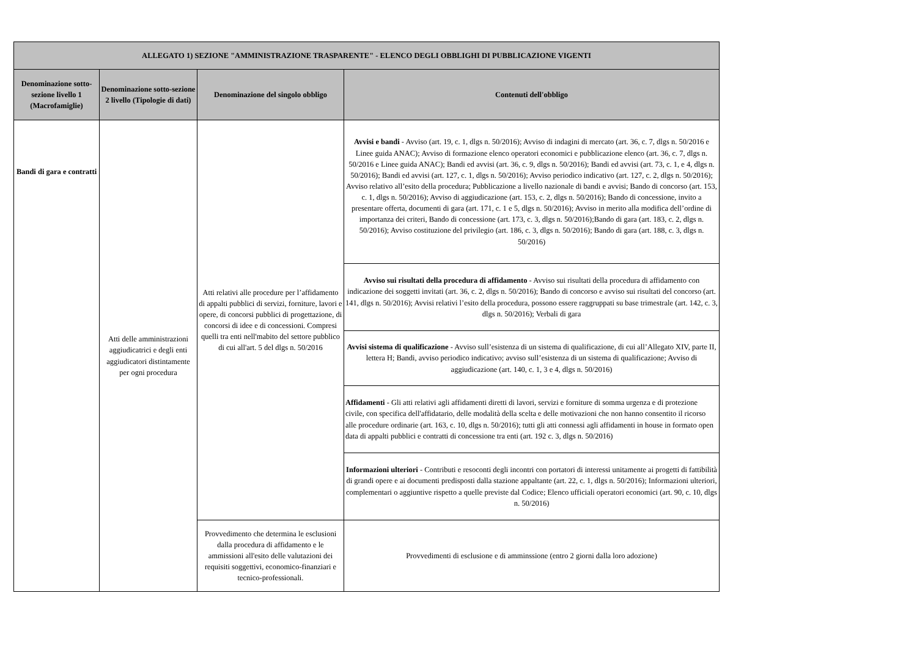| ALLEGATO 1) SEZIONE "AMMINISTRAZIONE TRASPARENTE" - ELENCO DEGLI OBBLIGHI DI PUBBLICAZIONE VIGENTI | | | |
| --- | --- | --- | --- |
| Denominazione sotto-sezione livello 1 (Macrofamiglie) | Denominazione sotto-sezione 2 livello (Tipologie di dati) | Denominazione del singolo obbligo | Contenuti dell'obbligo |
| Bandi di gara e contratti | Atti delle amministrazioni aggiudicatrici e degli enti aggiudicatori distintamente per ogni procedura | Atti relativi alle procedure per l’affidamento di appalti pubblici di servizi, forniture, lavori e opere, di concorsi pubblici di progettazione, di concorsi di idee e di concessioni. Compresi quelli tra enti nell'mabito del settore pubblico di cui all'art. 5 del dlgs n. 50/2016 | Avvisi e bandi - Avviso (art. 19, c. 1, dlgs n. 50/2016); Avviso di indagini di mercato (art. 36, c. 7, dlgs n. 50/2016 e Linee guida ANAC); Avviso di formazione elenco operatori economici e pubblicazione elenco (art. 36, c. 7, dlgs n. 50/2016 e Linee guida ANAC); Bandi ed avvisi (art. 36, c. 9, dlgs n. 50/2016); Bandi ed avvisi (art. 73, c. 1, e 4, dlgs n. 50/2016); Bandi ed avvisi (art. 127, c. 1, dlgs n. 50/2016); Avviso periodico indicativo (art. 127, c. 2, dlgs n. 50/2016); Avviso relativo all’esito della procedura; Pubblicazione a livello nazionale di bandi e avvisi; Bando di concorso (art. 153, c. 1, dlgs n. 50/2016); Avviso di aggiudicazione (art. 153, c. 2, dlgs n. 50/2016); Bando di concessione, invito a presentare offerta, documenti di gara (art. 171, c. 1 e 5, dlgs n. 50/2016); Avviso in merito alla modifica dell’ordine di importanza dei criteri, Bando di concessione (art. 173, c. 3, dlgs n. 50/2016);Bando di gara (art. 183, c. 2, dlgs n. 50/2016); Avviso costituzione del privilegio (art. 186, c. 3, dlgs n. 50/2016); Bando di gara (art. 188, c. 3, dlgs n. 50/2016) |
| | | | Avviso sui risultati della procedura di affidamento - Avviso sui risultati della procedura di affidamento con indicazione dei soggetti invitati (art. 36, c. 2, dlgs n. 50/2016); Bando di concorso e avviso sui risultati del concorso (art. 141, dlgs n. 50/2016); Avvisi relativi l’esito della procedura, possono essere raggruppati su base trimestrale (art. 142, c. 3, dlgs n. 50/2016); Verbali di gara |
| | | | Avvisi sistema di qualificazione - Avviso sull’esistenza di un sistema di qualificazione, di cui all’Allegato XIV, parte II, lettera H; Bandi, avviso periodico indicativo; avviso sull’esistenza di un sistema di qualificazione; Avviso di aggiudicazione (art. 140, c. 1, 3 e 4, dlgs n. 50/2016) |
| | | | Affidamenti - Gli atti relativi agli affidamenti diretti di lavori, servizi e forniture di somma urgenza e di protezione civile, con specifica dell'affidatario, delle modalità della scelta e delle motivazioni che non hanno consentito il ricorso alle procedure ordinarie (art. 163, c. 10, dlgs n. 50/2016); tutti gli atti connessi agli affidamenti in house in formato open data di appalti pubblici e contratti di concessione tra enti (art. 192 c. 3, dlgs n. 50/2016) |
| | | | Informazioni ulteriori - Contributi e resoconti degli incontri con portatori di interessi unitamente ai progetti di fattibilità di grandi opere e ai documenti predisposti dalla stazione appaltante (art. 22, c. 1, dlgs n. 50/2016); Informazioni ulteriori, complementari o aggiuntive rispetto a quelle previste dal Codice; Elenco ufficiali operatori economici (art. 90, c. 10, dlgs n. 50/2016) |
| | | Provvedimento che determina le esclusioni dalla procedura di affidamento e le ammissioni all'esito delle valutazioni dei requisiti soggettivi, economico-finanziari e tecnico-professionali. | Provvedimenti di esclusione e di amminssione (entro 2 giorni dalla loro adozione) |